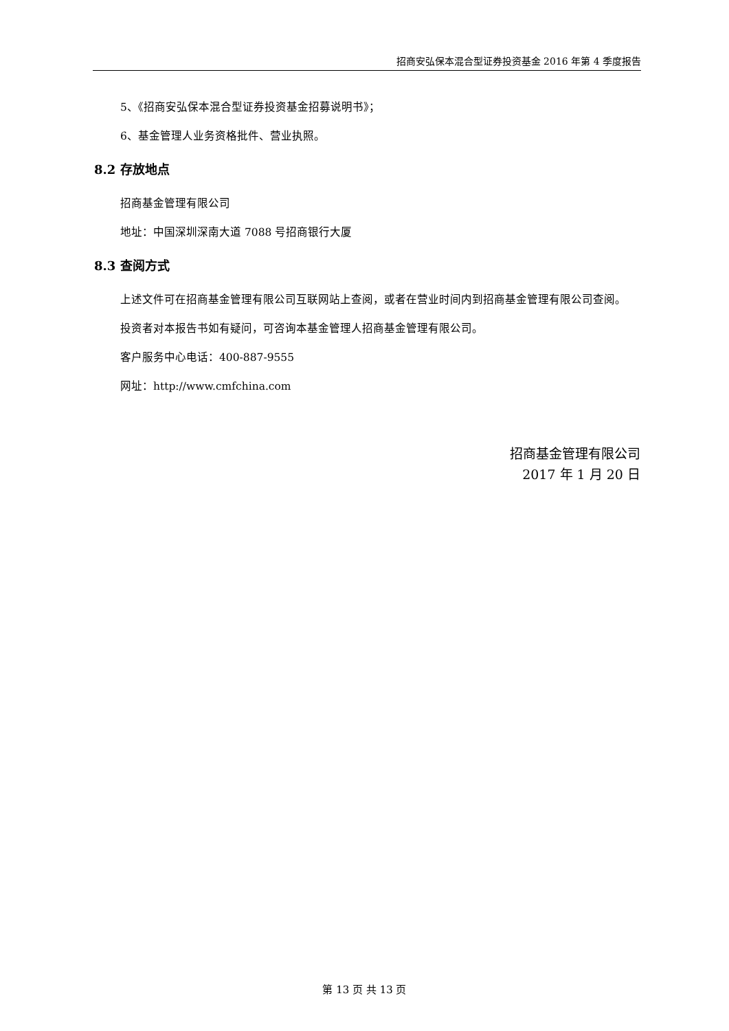招商安弘保本混合型证券投资基金 2016 年第 4 季度报告
5、《招商安弘保本混合型证券投资基金招募说明书》；
6、基金管理人业务资格批件、营业执照。
8.2 存放地点
招商基金管理有限公司
地址：中国深圳深南大道 7088 号招商银行大厦
8.3 查阅方式
上述文件可在招商基金管理有限公司互联网站上查阅，或者在营业时间内到招商基金管理有限公司查阅。
投资者对本报告书如有疑问，可咨询本基金管理人招商基金管理有限公司。
客户服务中心电话：400-887-9555
网址：http://www.cmfchina.com
招商基金管理有限公司
2017 年 1 月 20 日
第 13 页 共 13 页